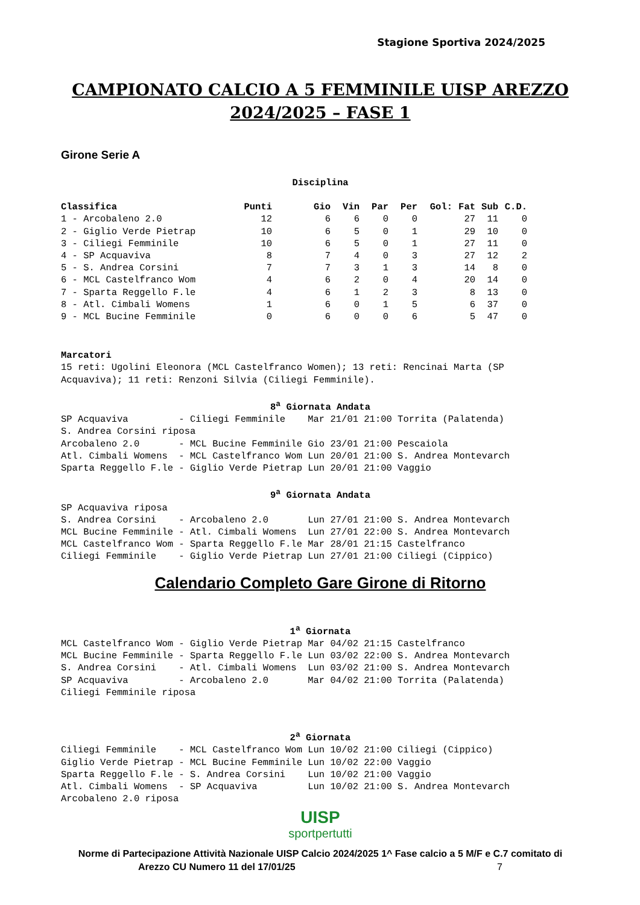Stagione Sportiva 2024/2025
CAMPIONATO CALCIO A 5 FEMMINILE UISP AREZZO
2024/2025 – FASE 1
Girone Serie A
Disciplina
| Classifica | Punti | Gio | Vin | Par | Per | Gol: | Fat | Sub | C.D. |
| --- | --- | --- | --- | --- | --- | --- | --- | --- | --- |
| 1 - Arcobaleno 2.0 | 12 | 6 | 6 | 0 | 0 | | 27 | 11 | 0 |
| 2 - Giglio Verde Pietrap | 10 | 6 | 5 | 0 | 1 | | 29 | 10 | 0 |
| 3 - Ciliegi Femminile | 10 | 6 | 5 | 0 | 1 | | 27 | 11 | 0 |
| 4 - SP Acquaviva | 8 | 7 | 4 | 0 | 3 | | 27 | 12 | 2 |
| 5 - S. Andrea Corsini | 7 | 7 | 3 | 1 | 3 | | 14 | 8 | 0 |
| 6 - MCL Castelfranco Wom | 4 | 6 | 2 | 0 | 4 | | 20 | 14 | 0 |
| 7 - Sparta Reggello F.le | 4 | 6 | 1 | 2 | 3 | | 8 | 13 | 0 |
| 8 - Atl. Cimbali Womens | 1 | 6 | 0 | 1 | 5 | | 6 | 37 | 0 |
| 9 - MCL Bucine Femminile | 0 | 6 | 0 | 0 | 6 | | 5 | 47 | 0 |
Marcatori 15 reti: Ugolini Eleonora (MCL Castelfranco Women); 13 reti: Rencinai Marta (SP Acquaviva); 11 reti: Renzoni Silvia (Ciliegi Femminile).
8<sup>a</sup> Giornata Andata
SP Acquaviva - Ciliegi Femminile Mar 21/01 21:00 Torrita (Palatenda) S. Andrea Corsini riposa Arcobaleno 2.0 - MCL Bucine Femminile Gio 23/01 21:00 Pescaiola Atl. Cimbali Womens - MCL Castelfranco Wom Lun 20/01 21:00 S. Andrea Montevarch Sparta Reggello F.le - Giglio Verde Pietrap Lun 20/01 21:00 Vaggio
9<sup>a</sup> Giornata Andata
SP Acquaviva riposa S. Andrea Corsini - Arcobaleno 2.0 Lun 27/01 21:00 S. Andrea Montevarch MCL Bucine Femminile - Atl. Cimbali Womens Lun 27/01 22:00 S. Andrea Montevarch MCL Castelfranco Wom - Sparta Reggello F.le Mar 28/01 21:15 Castelfranco Ciliegi Femminile - Giglio Verde Pietrap Lun 27/01 21:00 Ciliegi (Cippico)
Calendario Completo Gare Girone di Ritorno
1<sup>a</sup> Giornata
MCL Castelfranco Wom - Giglio Verde Pietrap Mar 04/02 21:15 Castelfranco MCL Bucine Femminile - Sparta Reggello F.le Lun 03/02 22:00 S. Andrea Montevarch S. Andrea Corsini - Atl. Cimbali Womens Lun 03/02 21:00 S. Andrea Montevarch SP Acquaviva - Arcobaleno 2.0 Mar 04/02 21:00 Torrita (Palatenda) Ciliegi Femminile riposa
2<sup>a</sup> Giornata
Ciliegi Femminile - MCL Castelfranco Wom Lun 10/02 21:00 Ciliegi (Cippico) Giglio Verde Pietrap - MCL Bucine Femminile Lun 10/02 22:00 Vaggio Sparta Reggello F.le - S. Andrea Corsini Lun 10/02 21:00 Vaggio Atl. Cimbali Womens - SP Acquaviva Lun 10/02 21:00 S. Andrea Montevarch Arcobaleno 2.0 riposa
UISP
sportpertutti
Norme di Partecipazione Attività Nazionale UISP Calcio 2024/2025 1^ Fase calcio a 5 M/F e C.7 comitato di
Arezzo CU Numero 11 del 17/01/25 7